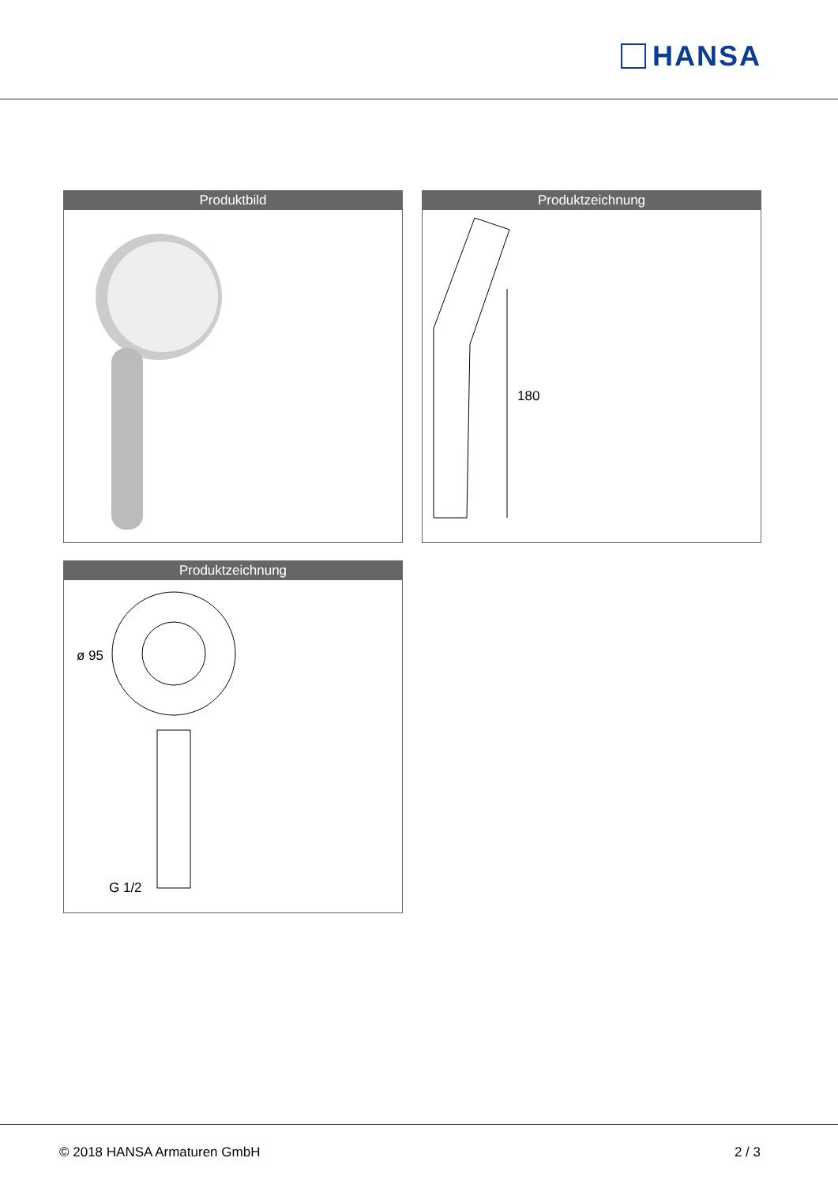HANSA
Produktbild
Produktzeichnung
180
Produktzeichnung
ø 95
G 1/2
© 2018 HANSA Armaturen GmbH 2 / 3